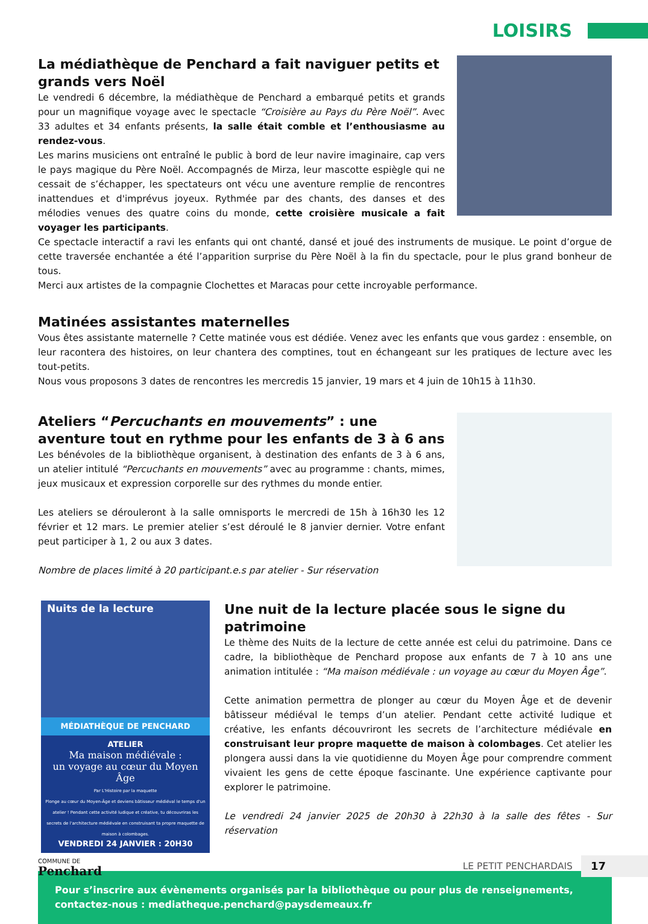LOISIRS
La médiathèque de Penchard a fait naviguer petits et grands vers Noël
Le vendredi 6 décembre, la médiathèque de Penchard a embarqué petits et grands pour un magnifique voyage avec le spectacle “Croisière au Pays du Père Noël”. Avec 33 adultes et 34 enfants présents, la salle était comble et l’enthousiasme au rendez-vous.
Les marins musiciens ont entraîné le public à bord de leur navire imaginaire, cap vers le pays magique du Père Noël. Accompagnés de Mirza, leur mascotte espiègle qui ne cessait de s’échapper, les spectateurs ont vécu une aventure remplie de rencontres inattendues et d'imprévus joyeux. Rythmée par des chants, des danses et des mélodies venues des quatre coins du monde, cette croisière musicale a fait voyager les participants.
Ce spectacle interactif a ravi les enfants qui ont chanté, dansé et joué des instruments de musique. Le point d’orgue de cette traversée enchantée a été l’apparition surprise du Père Noël à la fin du spectacle, pour le plus grand bonheur de tous.
Merci aux artistes de la compagnie Clochettes et Maracas pour cette incroyable performance.
Matinées assistantes maternelles
Vous êtes assistante maternelle ? Cette matinée vous est dédiée. Venez avec les enfants que vous gardez : ensemble, on leur racontera des histoires, on leur chantera des comptines, tout en échangeant sur les pratiques de lecture avec les tout-petits.
Nous vous proposons 3 dates de rencontres les mercredis 15 janvier, 19 mars et 4 juin de 10h15 à 11h30.
Ateliers “Percuchants en mouvements” : une aventure tout en rythme pour les enfants de 3 à 6 ans
Les bénévoles de la bibliothèque organisent, à destination des enfants de 3 à 6 ans, un atelier intitulé “Percuchants en mouvements” avec au programme : chants, mimes, jeux musicaux et expression corporelle sur des rythmes du monde entier.
Les ateliers se dérouleront à la salle omnisports le mercredi de 15h à 16h30 les 12 février et 12 mars. Le premier atelier s’est déroulé le 8 janvier dernier. Votre enfant peut participer à 1, 2 ou aux 3 dates.
Nombre de places limité à 20 participant.e.s par atelier - Sur réservation
Nuits de la lecture
MÉDIATHÈQUE DE PENCHARD
ATELIER
Ma maison médiévale :
un voyage au cœur du Moyen Âge
Par L'Histoire par la maquette
Plonge au cœur du Moyen-Âge et deviens bâtisseur médiéval le temps d'un atelier ! Pendant cette activité ludique et créative, tu découvriras les secrets de l'architecture médiévale en construisant ta propre maquette de maison à colombages.
VENDREDI 24 JANVIER : 20H30
Une nuit de la lecture placée sous le signe du patrimoine
Le thème des Nuits de la lecture de cette année est celui du patrimoine. Dans ce cadre, la bibliothèque de Penchard propose aux enfants de 7 à 10 ans une animation intitulée : “Ma maison médiévale : un voyage au cœur du Moyen Âge”.
Cette animation permettra de plonger au cœur du Moyen Âge et de devenir bâtisseur médiéval le temps d’un atelier. Pendant cette activité ludique et créative, les enfants découvriront les secrets de l’architecture médiévale en construisant leur propre maquette de maison à colombages. Cet atelier les plongera aussi dans la vie quotidienne du Moyen Âge pour comprendre comment vivaient les gens de cette époque fascinante. Une expérience captivante pour explorer le patrimoine.
Le vendredi 24 janvier 2025 de 20h30 à 22h30 à la salle des fêtes - Sur réservation
Pour s’inscrire aux évènements organisés par la bibliothèque ou pour plus de renseignements, contactez-nous : mediatheque.penchard@paysdemeaux.fr
COMMUNE DE
Penchard
LE PETIT PENCHARDAIS 17